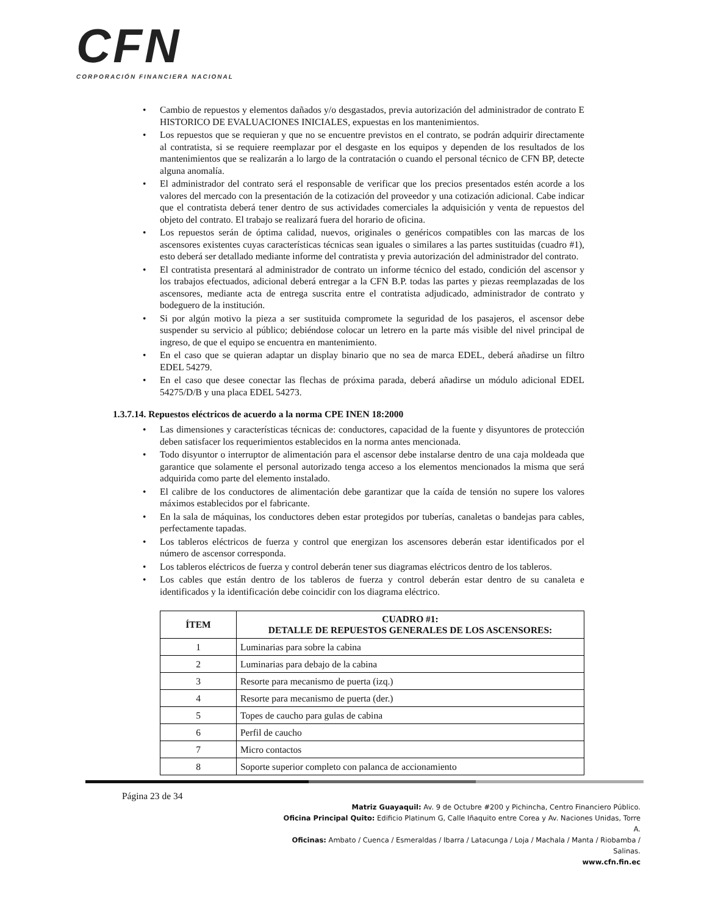CFN
CORPORACIÓN FINANCIERA NACIONAL
• Cambio de repuestos y elementos dañados y/o desgastados, previa autorización del administrador de contrato E HISTORICO DE EVALUACIONES INICIALES, expuestas en los mantenimientos.
• Los repuestos que se requieran y que no se encuentre previstos en el contrato, se podrán adquirir directamente al contratista, si se requiere reemplazar por el desgaste en los equipos y dependen de los resultados de los mantenimientos que se realizarán a lo largo de la contratación o cuando el personal técnico de CFN BP, detecte alguna anomalía.
• El administrador del contrato será el responsable de verificar que los precios presentados estén acorde a los valores del mercado con la presentación de la cotización del proveedor y una cotización adicional. Cabe indicar que el contratista deberá tener dentro de sus actividades comerciales la adquisición y venta de repuestos del objeto del contrato. El trabajo se realizará fuera del horario de oficina.
• Los repuestos serán de óptima calidad, nuevos, originales o genéricos compatibles con las marcas de los ascensores existentes cuyas características técnicas sean iguales o similares a las partes sustituidas (cuadro #1), esto deberá ser detallado mediante informe del contratista y previa autorización del administrador del contrato.
• El contratista presentará al administrador de contrato un informe técnico del estado, condición del ascensor y los trabajos efectuados, adicional deberá entregar a la CFN B.P. todas las partes y piezas reemplazadas de los ascensores, mediante acta de entrega suscrita entre el contratista adjudicado, administrador de contrato y bodeguero de la institución.
• Si por algún motivo la pieza a ser sustituida compromete la seguridad de los pasajeros, el ascensor debe suspender su servicio al público; debiéndose colocar un letrero en la parte más visible del nivel principal de ingreso, de que el equipo se encuentra en mantenimiento.
• En el caso que se quieran adaptar un display binario que no sea de marca EDEL, deberá añadirse un filtro EDEL 54279.
• En el caso que desee conectar las flechas de próxima parada, deberá añadirse un módulo adicional EDEL 54275/D/B y una placa EDEL 54273.
1.3.7.14. Repuestos eléctricos de acuerdo a la norma CPE INEN 18:2000
• Las dimensiones y características técnicas de: conductores, capacidad de la fuente y disyuntores de protección deben satisfacer los requerimientos establecidos en la norma antes mencionada.
• Todo disyuntor o interruptor de alimentación para el ascensor debe instalarse dentro de una caja moldeada que garantice que solamente el personal autorizado tenga acceso a los elementos mencionados la misma que será adquirida como parte del elemento instalado.
• El calibre de los conductores de alimentación debe garantizar que la caída de tensión no supere los valores máximos establecidos por el fabricante.
• En la sala de máquinas, los conductores deben estar protegidos por tuberías, canaletas o bandejas para cables, perfectamente tapadas.
• Los tableros eléctricos de fuerza y control que energizan los ascensores deberán estar identificados por el número de ascensor corresponda.
• Los tableros eléctricos de fuerza y control deberán tener sus diagramas eléctricos dentro de los tableros.
• Los cables que están dentro de los tableros de fuerza y control deberán estar dentro de su canaleta e identificados y la identificación debe coincidir con los diagrama eléctrico.
| ÍTEM | CUADRO #1: DETALLE DE REPUESTOS GENERALES DE LOS ASCENSORES: |
| --- | --- |
| 1 | Luminarias para sobre la cabina |
| 2 | Luminarias para debajo de la cabina |
| 3 | Resorte para mecanismo de puerta (izq.) |
| 4 | Resorte para mecanismo de puerta (der.) |
| 5 | Topes de caucho para gulas de cabina |
| 6 | Perfil de caucho |
| 7 | Micro contactos |
| 8 | Soporte superior completo con palanca de accionamiento |
Página 23 de 34
Matriz Guayaquil: Av. 9 de Octubre #200 y Pichincha, Centro Financiero Público.
Oficina Principal Quito: Edificio Platinum G, Calle Iñaquito entre Corea y Av. Naciones Unidas, Torre A.
Oficinas: Ambato / Cuenca / Esmeraldas / Ibarra / Latacunga / Loja / Machala / Manta / Riobamba / Salinas.
www.cfn.fin.ec